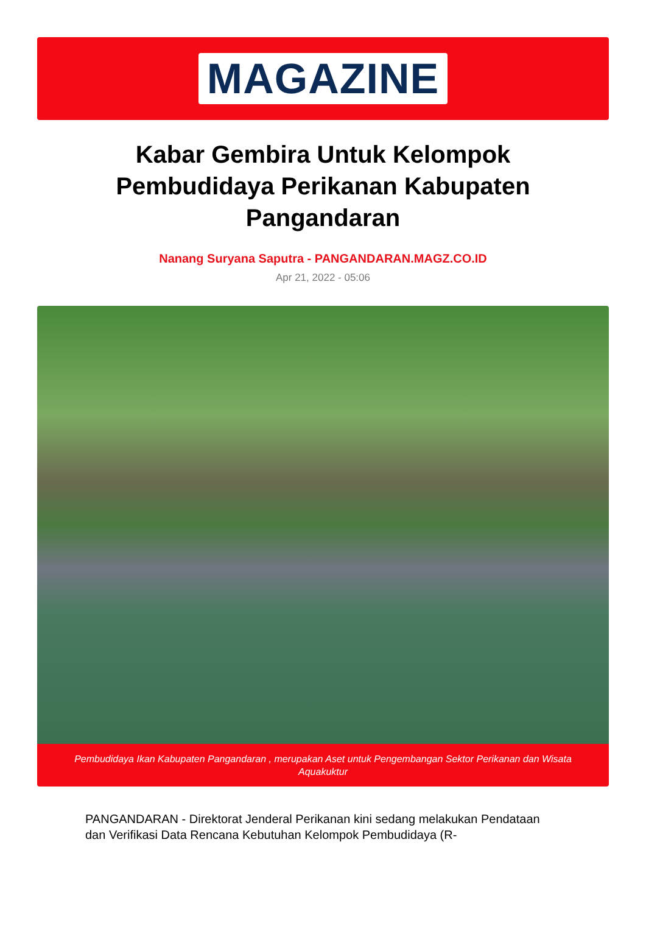MAGAZINE
Kabar Gembira Untuk Kelompok Pembudidaya Perikanan Kabupaten Pangandaran
Nanang Suryana Saputra - PANGANDARAN.MAGZ.CO.ID
Apr 21, 2022 - 05:06
Pembudidaya Ikan Kabupaten Pangandaran , merupakan Aset untuk Pengembangan Sektor Perikanan dan Wisata Aquakuktur
PANGANDARAN - Direktorat Jenderal Perikanan kini sedang melakukan Pendataan dan Verifikasi Data Rencana Kebutuhan Kelompok Pembudidaya (R-